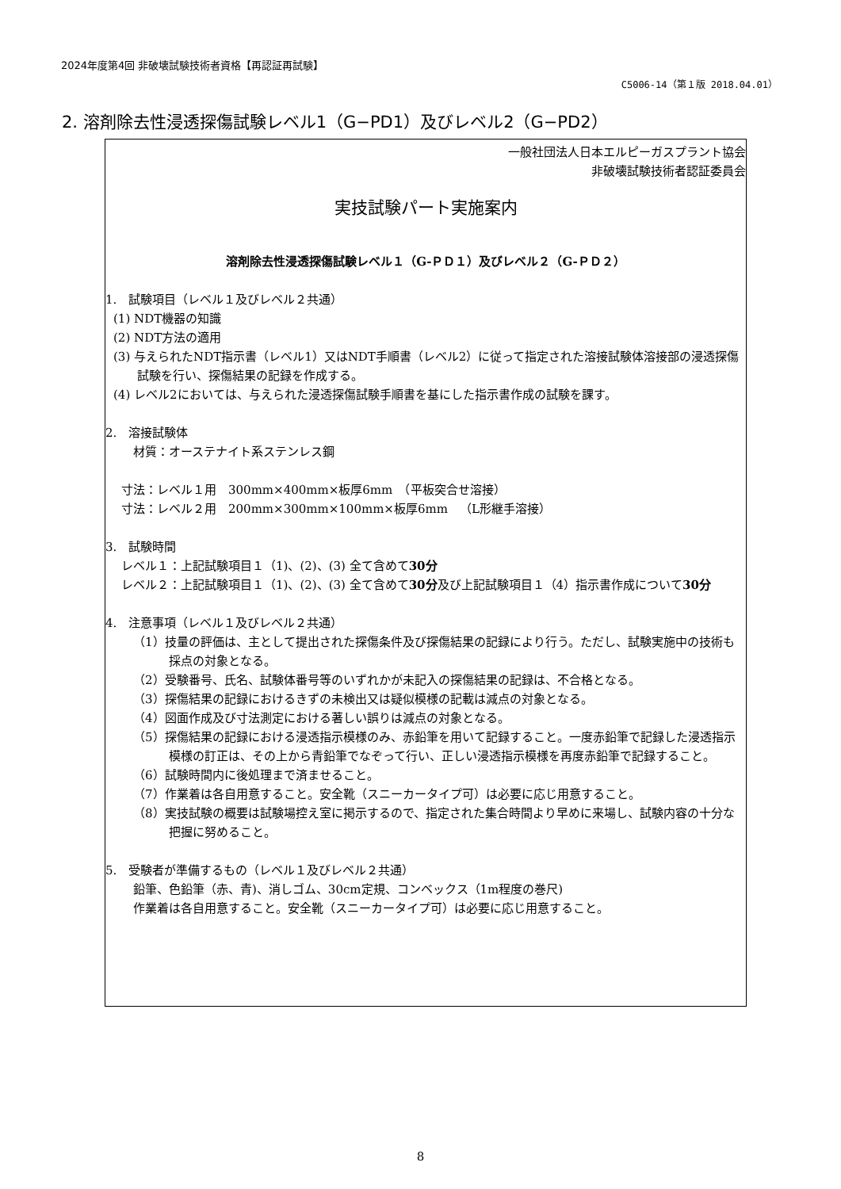2024年度第4回 非破壊試験技術者資格【再認証再試験】
C5006-14（第１版 2018.04.01）
2. 溶剤除去性浸透探傷試験レベル1（G−PD1）及びレベル2（G−PD2）
一般社団法人日本エルピーガスプラント協会
非破壊試験技術者認証委員会
実技試験パート実施案内
溶剤除去性浸透探傷試験レベル１（G-ＰＤ１）及びレベル２（G-ＰＤ２）
1.　試験項目（レベル１及びレベル２共通）
(1) NDT機器の知識
(2) NDT方法の適用
(3) 与えられたNDT指示書（レベル1）又はNDT手順書（レベル2）に従って指定された溶接試験体溶接部の浸透探傷試験を行い、探傷結果の記録を作成する。
(4) レベル2においては、与えられた浸透探傷試験手順書を基にした指示書作成の試験を課す。
2.　溶接試験体
材質：オーステナイト系ステンレス鋼
寸法：レベル１用　300mm×400mm×板厚6mm　（平板突合せ溶接）
寸法：レベル２用　200mm×300mm×100mm×板厚6mm　（L形継手溶接）
3.　試験時間
レベル１：上記試験項目１（1)、(2)、(3) 全て含めて30分
レベル２：上記試験項目１（1)、(2)、(3) 全て含めて30分及び上記試験項目１（4）指示書作成について30分
4.　注意事項（レベル１及びレベル２共通）
（1）技量の評価は、主として提出された探傷条件及び探傷結果の記録により行う。ただし、試験実施中の技術も採点の対象となる。
（2）受験番号、氏名、試験体番号等のいずれかが未記入の探傷結果の記録は、不合格となる。
（3）探傷結果の記録におけるきずの未検出又は疑似模様の記載は減点の対象となる。
（4）図面作成及び寸法測定における著しい誤りは減点の対象となる。
（5）探傷結果の記録における浸透指示模様のみ、赤鉛筆を用いて記録すること。一度赤鉛筆で記録した浸透指示模様の訂正は、その上から青鉛筆でなぞって行い、正しい浸透指示模様を再度赤鉛筆で記録すること。
（6）試験時間内に後処理まで済ませること。
（7）作業着は各自用意すること。安全靴（スニーカータイプ可）は必要に応じ用意すること。
（8）実技試験の概要は試験場控え室に掲示するので、指定された集合時間より早めに来場し、試験内容の十分な把握に努めること。
5.　受験者が準備するもの（レベル１及びレベル２共通）
鉛筆、色鉛筆（赤、青)、消しゴム、30cm定規、コンベックス（1m程度の巻尺)
作業着は各自用意すること。安全靴（スニーカータイプ可）は必要に応じ用意すること。
8